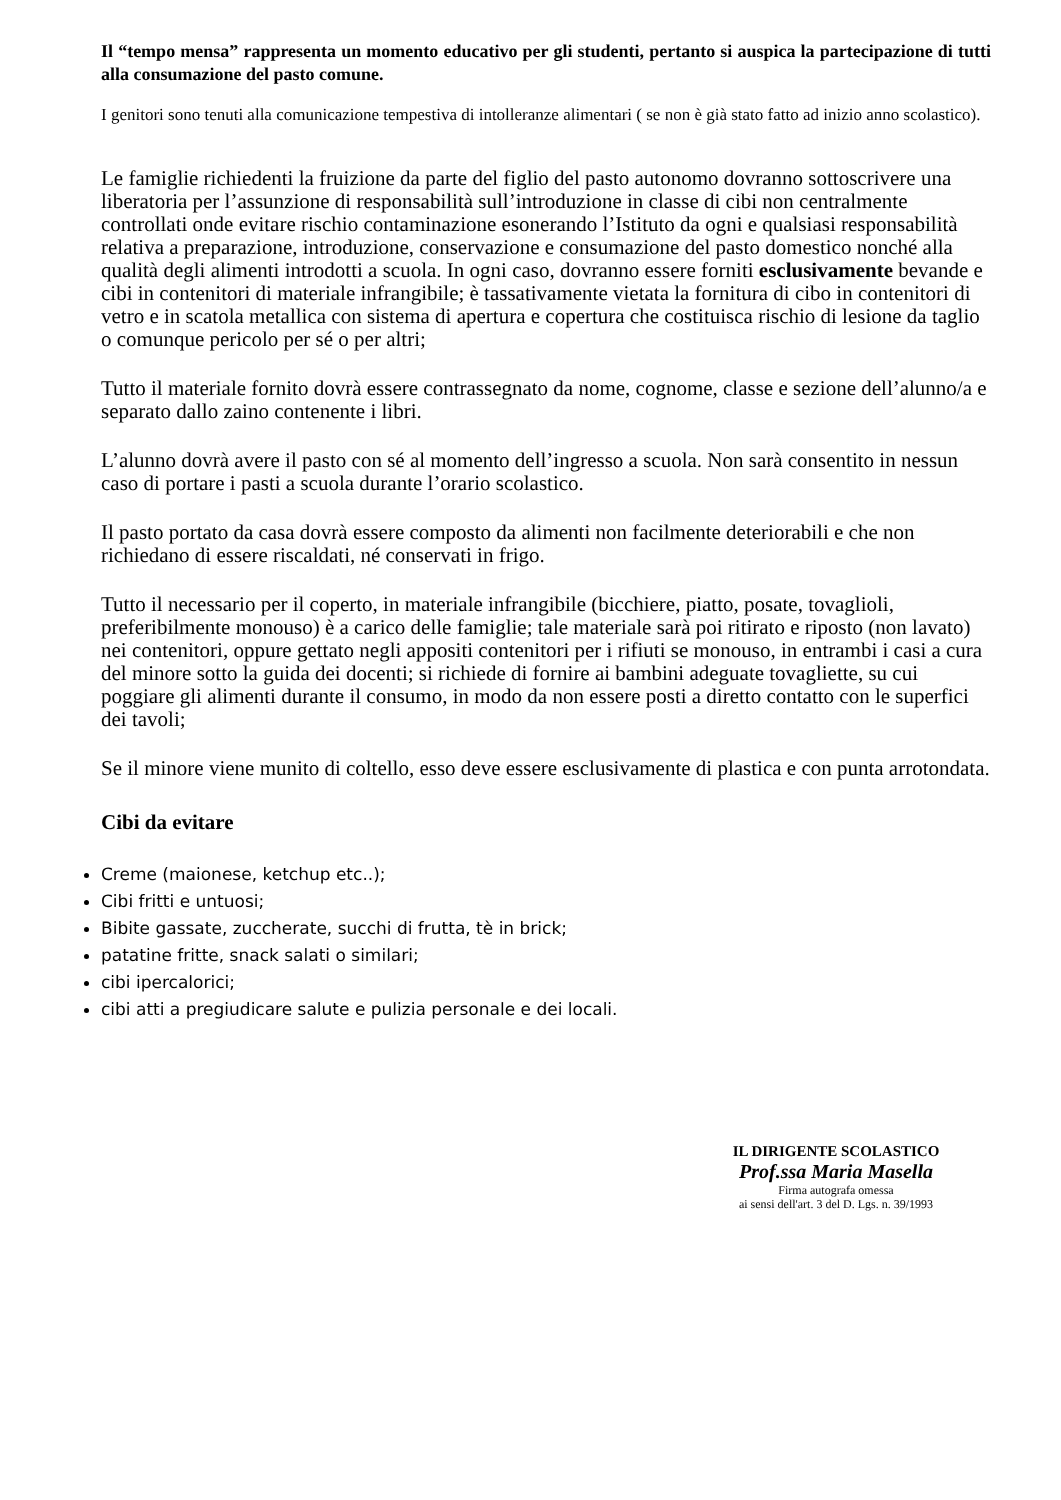Il “tempo mensa” rappresenta un momento educativo per gli studenti, pertanto si auspica la partecipazione di tutti alla consumazione del pasto comune.
I genitori sono tenuti alla comunicazione tempestiva di intolleranze alimentari ( se non è già stato fatto ad inizio anno scolastico).
Le famiglie richiedenti la fruizione da parte del figlio del pasto autonomo dovranno sottoscrivere una liberatoria per l’assunzione di responsabilità sull’introduzione in classe di cibi non centralmente controllati onde evitare rischio contaminazione esonerando l’Istituto da ogni e qualsiasi responsabilità relativa a preparazione, introduzione, conservazione e consumazione del pasto domestico nonché alla qualità degli alimenti introdotti a scuola. In ogni caso, dovranno essere forniti esclusivamente bevande e cibi in contenitori di materiale infrangibile; è tassativamente vietata la fornitura di cibo in contenitori di vetro e in scatola metallica con sistema di apertura e copertura che costituisca rischio di lesione da taglio o comunque pericolo per sé o per altri;
Tutto il materiale fornito dovrà essere contrassegnato da nome, cognome, classe e sezione dell’alunno/a e separato dallo zaino contenente i libri.
L’alunno dovrà avere il pasto con sé al momento dell’ingresso a scuola. Non sarà consentito in nessun caso di portare i pasti a scuola durante l’orario scolastico.
Il pasto portato da casa dovrà essere composto da alimenti non facilmente deteriorabili e che non richiedano di essere riscaldati, né conservati in frigo.
Tutto il necessario per il coperto, in materiale infrangibile (bicchiere, piatto, posate, tovaglioli, preferibilmente monouso) è a carico delle famiglie; tale materiale sarà poi ritirato e riposto (non lavato) nei contenitori, oppure gettato negli appositi contenitori per i rifiuti se monouso, in entrambi i casi a cura del minore sotto la guida dei docenti; si richiede di fornire ai bambini adeguate tovagliette, su cui poggiare gli alimenti durante il consumo, in modo da non essere posti a diretto contatto con le superfici dei tavoli;
Se il minore viene munito di coltello, esso deve essere esclusivamente di plastica e con punta arrotondata.
Cibi da evitare
Creme (maionese, ketchup etc..);
Cibi fritti e untuosi;
Bibite gassate, zuccherate, succhi di frutta, tè in brick;
patatine fritte, snack salati o similari;
cibi ipercalorici;
cibi atti a pregiudicare salute e pulizia personale e dei locali.
IL DIRIGENTE SCOLASTICO
Prof.ssa Maria Masella
Firma autografa omessa
ai sensi dell'art. 3 del D. Lgs. n. 39/1993